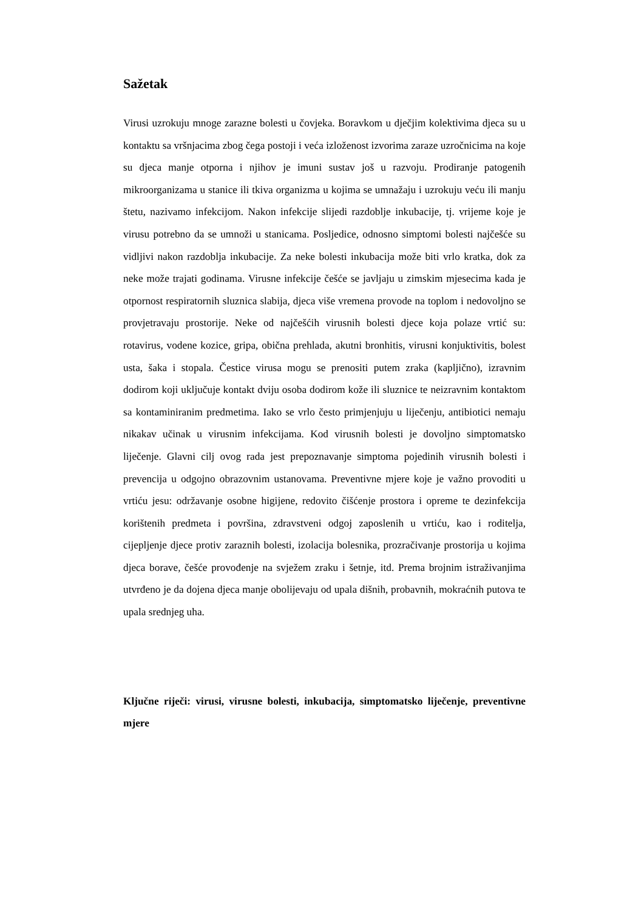Sažetak
Virusi uzrokuju mnoge zarazne bolesti u čovjeka. Boravkom u dječjim kolektivima djeca su u kontaktu sa vršnjacima zbog čega postoji i veća izloženost izvorima zaraze uzročnicima na koje su djeca manje otporna i njihov je imuni sustav još u razvoju. Prodiranje patogenih mikroorganizama u stanice ili tkiva organizma u kojima se umnažaju i uzrokuju veću ili manju štetu, nazivamo infekcijom. Nakon infekcije slijedi razdoblje inkubacije, tj. vrijeme koje je virusu potrebno da se umnoži u stanicama. Posljedice, odnosno simptomi bolesti najčešće su vidljivi nakon razdoblja inkubacije. Za neke bolesti inkubacija može biti vrlo kratka, dok za neke može trajati godinama. Virusne infekcije češće se javljaju u zimskim mjesecima kada je otpornost respiratornih sluznica slabija, djeca više vremena provode na toplom i nedovoljno se provjetravaju prostorije. Neke od najčešćih virusnih bolesti djece koja polaze vrtić su: rotavirus, vodene kozice, gripa, obična prehlada, akutni bronhitis, virusni konjuktivitis, bolest usta, šaka i stopala. Čestice virusa mogu se prenositi putem zraka (kapljično), izravnim dodirom koji uključuje kontakt dviju osoba dodirom kože ili sluznice te neizravnim kontaktom sa kontaminiranim predmetima. Iako se vrlo često primjenjuju u liječenju, antibiotici nemaju nikakav učinak u virusnim infekcijama. Kod virusnih bolesti je dovoljno simptomatsko liječenje. Glavni cilj ovog rada jest prepoznavanje simptoma pojedinih virusnih bolesti i prevencija u odgojno obrazovnim ustanovama. Preventivne mjere koje je važno provoditi u vrtiću jesu: održavanje osobne higijene, redovito čišćenje prostora i opreme te dezinfekcija korištenih predmeta i površina, zdravstveni odgoj zaposlenih u vrtiću, kao i roditelja, cijepljenje djece protiv zaraznih bolesti, izolacija bolesnika, prozračivanje prostorija u kojima djeca borave, češće provođenje na svježem zraku i šetnje, itd. Prema brojnim istraživanjima utvrđeno je da dojena djeca manje obolijevaju od upala dišnih, probavnih, mokraćnih putova te upala srednjeg uha.
Ključne riječi: virusi, virusne bolesti, inkubacija, simptomatsko liječenje, preventivne mjere